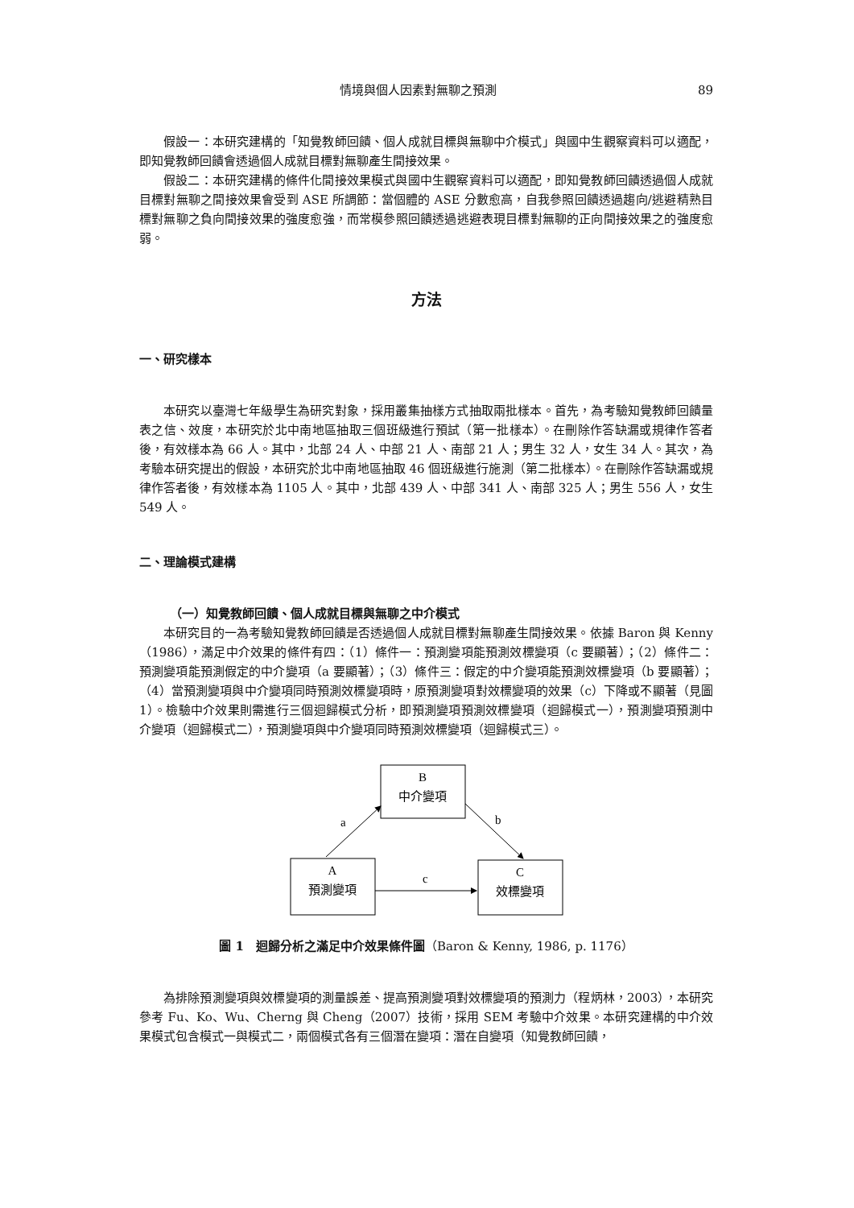情境與個人因素對無聊之預測 89
假設一：本研究建構的「知覺教師回饋、個人成就目標與無聊中介模式」與國中生觀察資料可以適配，即知覺教師回饋會透過個人成就目標對無聊產生間接效果。
假設二：本研究建構的條件化間接效果模式與國中生觀察資料可以適配，即知覺教師回饋透過個人成就目標對無聊之間接效果會受到 ASE 所調節：當個體的 ASE 分數愈高，自我參照回饋透過趨向/逃避精熟目標對無聊之負向間接效果的強度愈強，而常模參照回饋透過逃避表現目標對無聊的正向間接效果之的強度愈弱。
方法
一、研究樣本
本研究以臺灣七年級學生為研究對象，採用叢集抽樣方式抽取兩批樣本。首先，為考驗知覺教師回饋量表之信、效度，本研究於北中南地區抽取三個班級進行預試（第一批樣本）。在刪除作答缺漏或規律作答者後，有效樣本為 66 人。其中，北部 24 人、中部 21 人、南部 21 人；男生 32 人，女生 34 人。其次，為考驗本研究提出的假設，本研究於北中南地區抽取 46 個班級進行施測（第二批樣本）。在刪除作答缺漏或規律作答者後，有效樣本為 1105 人。其中，北部 439 人、中部 341 人、南部 325 人；男生 556 人，女生 549 人。
二、理論模式建構
（一）知覺教師回饋、個人成就目標與無聊之中介模式
本研究目的一為考驗知覺教師回饋是否透過個人成就目標對無聊產生間接效果。依據 Baron 與 Kenny（1986），滿足中介效果的條件有四：（1）條件一：預測變項能預測效標變項（c 要顯著）；（2）條件二：預測變項能預測假定的中介變項（a 要顯著）；（3）條件三：假定的中介變項能預測效標變項（b 要顯著）；（4）當預測變項與中介變項同時預測效標變項時，原預測變項對效標變項的效果（c）下降或不顯著（見圖 1）。檢驗中介效果則需進行三個迴歸模式分析，即預測變項預測效標變項（迴歸模式一），預測變項預測中介變項（迴歸模式二），預測變項與中介變項同時預測效標變項（迴歸模式三）。
B
中介變項
A
預測變項
C
效標變項
a
b
c
圖 1　迴歸分析之滿足中介效果條件圖（Baron & Kenny, 1986, p. 1176）
為排除預測變項與效標變項的測量誤差、提高預測變項對效標變項的預測力（程炳林，2003），本研究參考 Fu、Ko、Wu、Cherng 與 Cheng（2007）技術，採用 SEM 考驗中介效果。本研究建構的中介效果模式包含模式一與模式二，兩個模式各有三個潛在變項：潛在自變項（知覺教師回饋，